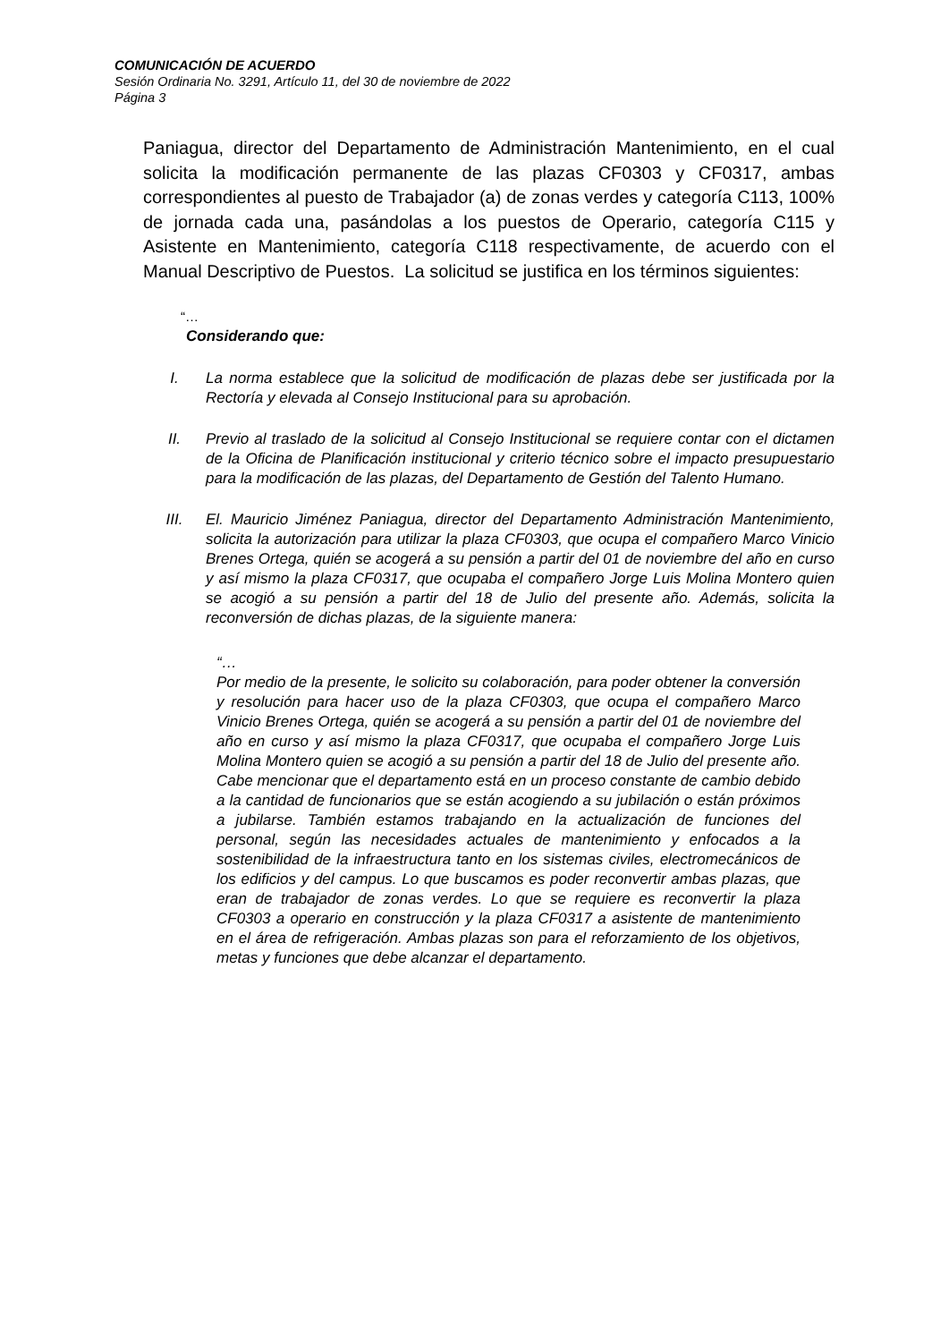COMUNICACIÓN DE ACUERDO
Sesión Ordinaria No. 3291, Artículo 11, del 30 de noviembre de 2022
Página 3
Paniagua, director del Departamento de Administración Mantenimiento, en el cual solicita la modificación permanente de las plazas CF0303 y CF0317, ambas correspondientes al puesto de Trabajador (a) de zonas verdes y categoría C113, 100% de jornada cada una, pasándolas a los puestos de Operario, categoría C115 y Asistente en Mantenimiento, categoría C118 respectivamente, de acuerdo con el Manual Descriptivo de Puestos. La solicitud se justifica en los términos siguientes:
“…
Considerando que:
I. La norma establece que la solicitud de modificación de plazas debe ser justificada por la Rectoría y elevada al Consejo Institucional para su aprobación.
II. Previo al traslado de la solicitud al Consejo Institucional se requiere contar con el dictamen de la Oficina de Planificación institucional y criterio técnico sobre el impacto presupuestario para la modificación de las plazas, del Departamento de Gestión del Talento Humano.
III. El. Mauricio Jiménez Paniagua, director del Departamento Administración Mantenimiento, solicita la autorización para utilizar la plaza CF0303, que ocupa el compañero Marco Vinicio Brenes Ortega, quién se acogerá a su pensión a partir del 01 de noviembre del año en curso y así mismo la plaza CF0317, que ocupaba el compañero Jorge Luis Molina Montero quien se acogió a su pensión a partir del 18 de Julio del presente año. Además, solicita la reconversión de dichas plazas, de la siguiente manera:
“…
Por medio de la presente, le solicito su colaboración, para poder obtener la conversión y resolución para hacer uso de la plaza CF0303, que ocupa el compañero Marco Vinicio Brenes Ortega, quién se acogerá a su pensión a partir del 01 de noviembre del año en curso y así mismo la plaza CF0317, que ocupaba el compañero Jorge Luis Molina Montero quien se acogió a su pensión a partir del 18 de Julio del presente año. Cabe mencionar que el departamento está en un proceso constante de cambio debido a la cantidad de funcionarios que se están acogiendo a su jubilación o están próximos a jubilarse. También estamos trabajando en la actualización de funciones del personal, según las necesidades actuales de mantenimiento y enfocados a la sostenibilidad de la infraestructura tanto en los sistemas civiles, electromecánicos de los edificios y del campus. Lo que buscamos es poder reconvertir ambas plazas, que eran de trabajador de zonas verdes. Lo que se requiere es reconvertir la plaza CF0303 a operario en construcción y la plaza CF0317 a asistente de mantenimiento en el área de refrigeración. Ambas plazas son para el reforzamiento de los objetivos, metas y funciones que debe alcanzar el departamento.